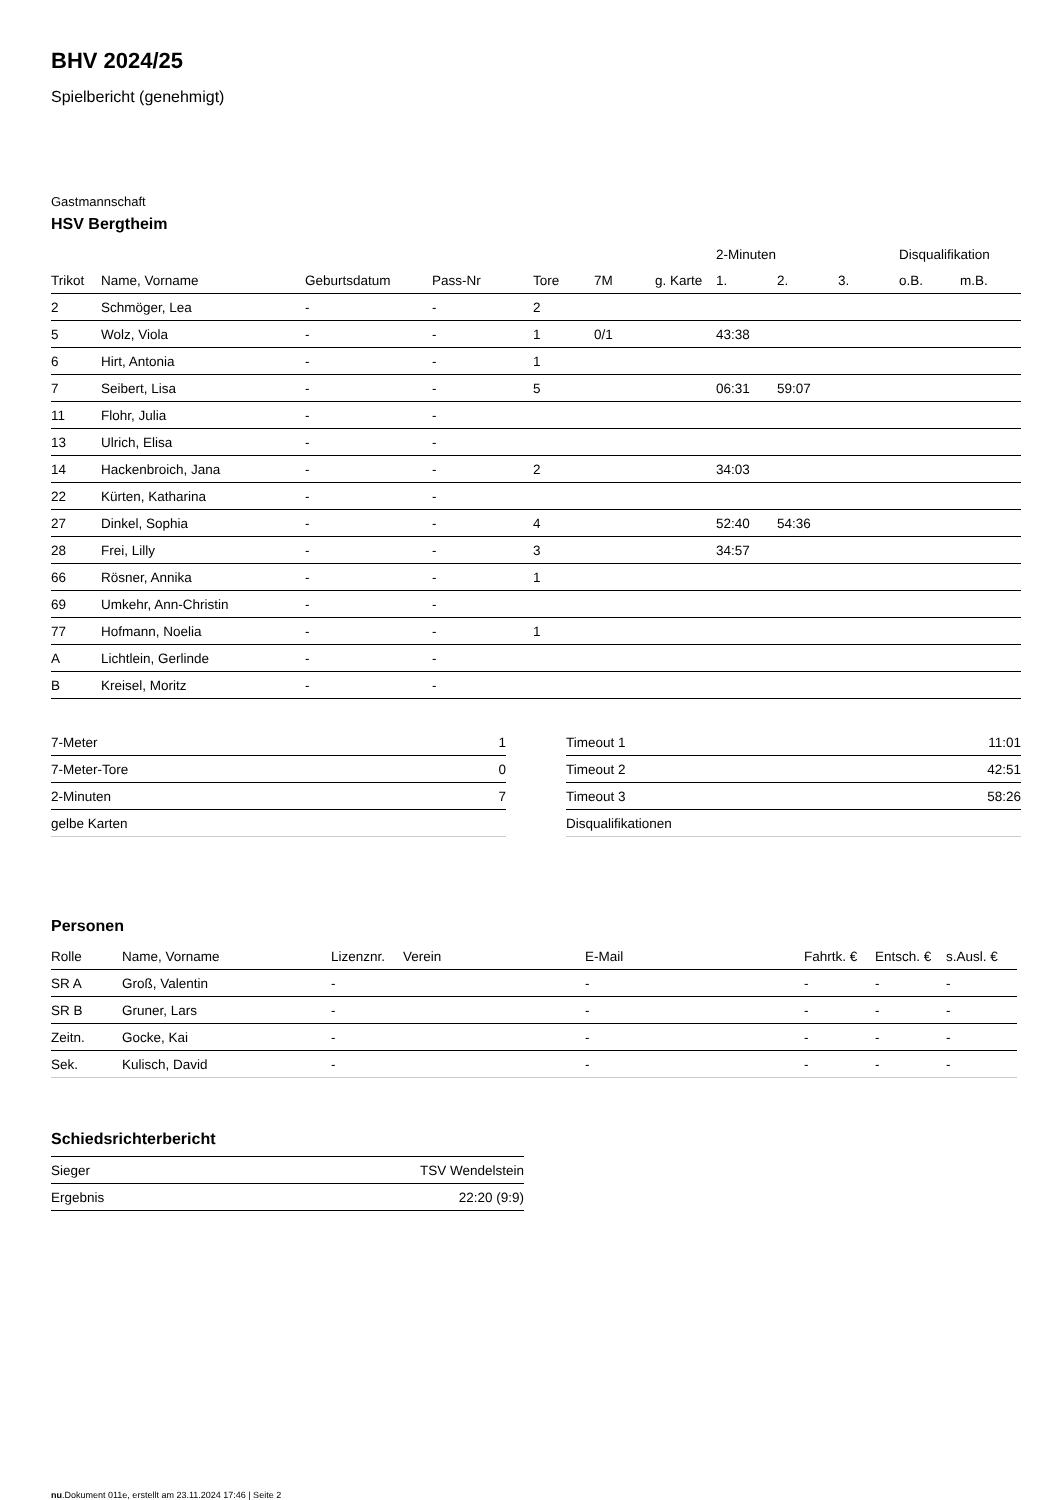BHV 2024/25
Spielbericht (genehmigt)
Gastmannschaft
HSV Bergtheim
| | | | | | | | 2-Minuten | | | Disqualifikation | |
| --- | --- | --- | --- | --- | --- | --- | --- | --- | --- | --- | --- |
| Trikot | Name, Vorname | Geburtsdatum | Pass-Nr | Tore | 7M | g. Karte | 1. | 2. | 3. | o.B. | m.B. |
| 2 | Schmöger, Lea | - | - | 2 | | | | | | | |
| 5 | Wolz, Viola | - | - | 1 | 0/1 | | 43:38 | | | | |
| 6 | Hirt, Antonia | - | - | 1 | | | | | | | |
| 7 | Seibert, Lisa | - | - | 5 | | | 06:31 | 59:07 | | | |
| 11 | Flohr, Julia | - | - | | | | | | | | |
| 13 | Ulrich, Elisa | - | - | | | | | | | | |
| 14 | Hackenbroich, Jana | - | - | 2 | | | 34:03 | | | | |
| 22 | Kürten, Katharina | - | - | | | | | | | | |
| 27 | Dinkel, Sophia | - | - | 4 | | | 52:40 | 54:36 | | | |
| 28 | Frei, Lilly | - | - | 3 | | | 34:57 | | | | |
| 66 | Rösner, Annika | - | - | 1 | | | | | | | |
| 69 | Umkehr, Ann-Christin | - | - | | | | | | | | |
| 77 | Hofmann, Noelia | - | - | 1 | | | | | | | |
| A | Lichtlein, Gerlinde | - | - | | | | | | | | |
| B | Kreisel, Moritz | - | - | | | | | | | | |
| 7-Meter | 1 |
| 7-Meter-Tore | 0 |
| 2-Minuten | 7 |
| gelbe Karten | |
| Timeout 1 | 11:01 |
| Timeout 2 | 42:51 |
| Timeout 3 | 58:26 |
| Disqualifikationen | |
Personen
| Rolle | Name, Vorname | Lizenznr. | Verein | E-Mail | Fahrtk. € | Entsch. € | s.Ausl. € |
| --- | --- | --- | --- | --- | --- | --- | --- |
| SR A | Groß, Valentin | - | | - | - | - | - |
| SR B | Gruner, Lars | - | | - | - | - | - |
| Zeitn. | Gocke, Kai | - | | - | - | - | - |
| Sek. | Kulisch, David | - | | - | - | - | - |
Schiedsrichterbericht
| Sieger | TSV Wendelstein |
| Ergebnis | 22:20 (9:9) |
nu.Dokument 011e, erstellt am 23.11.2024 17:46 | Seite 2